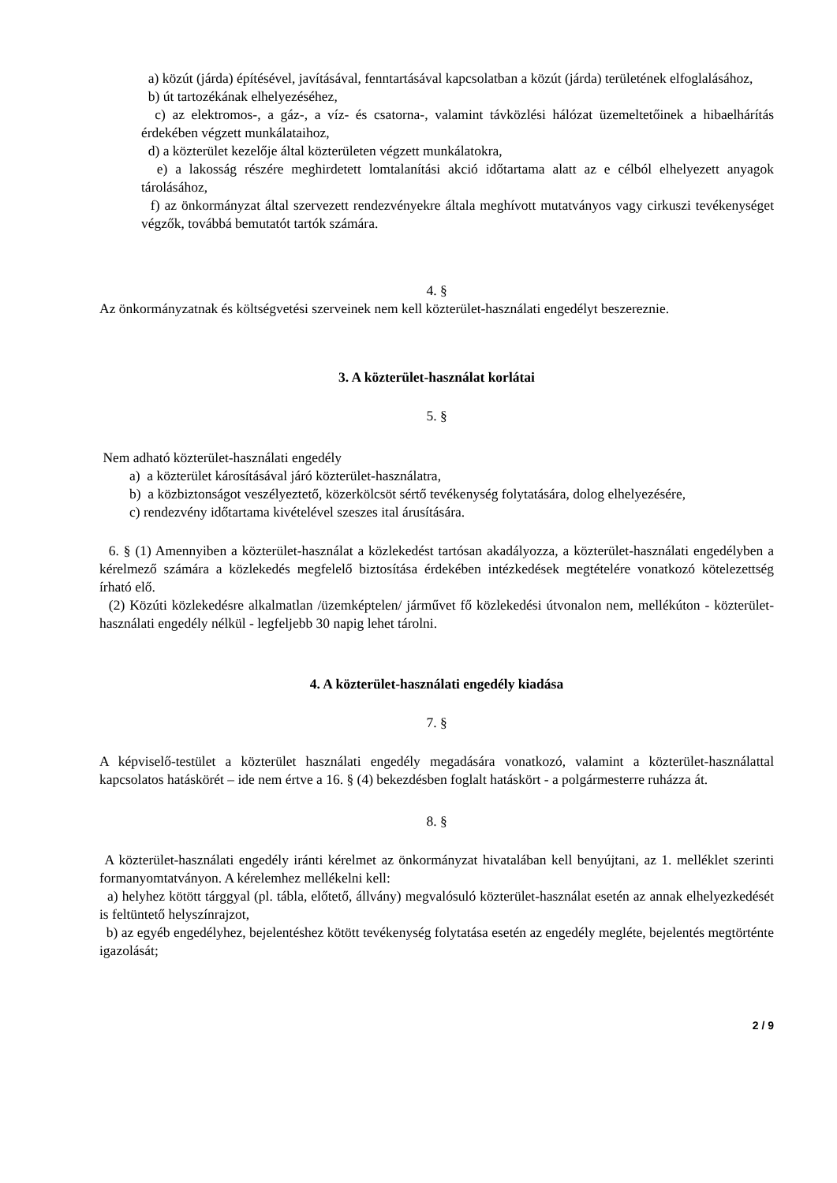a) közút (járda) építésével, javításával, fenntartásával kapcsolatban a közút (járda) területének elfoglalásához,
b) út tartozékának elhelyezéséhez,
c) az elektromos-, a gáz-, a víz- és csatorna-, valamint távközlési hálózat üzemeltetőinek a hibaelhárítás érdekében végzett munkálataihoz,
d) a közterület kezelője által közterületen végzett munkálatokra,
e) a lakosság részére meghirdetett lomtalanítási akció időtartama alatt az e célból elhelyezett anyagok tárolásához,
f) az önkormányzat által szervezett rendezvényekre általa meghívott mutatványos vagy cirkuszi tevékenységet végzők, továbbá bemutatót tartók számára.
4. §
Az önkormányzatnak és költségvetési szerveinek nem kell közterület-használati engedélyt beszereznie.
3. A közterület-használat korlátai
5. §
Nem adható közterület-használati engedély
a) a közterület károsításával járó közterület-használatra,
b) a közbiztonságot veszélyeztető, közerkölcsöt sértő tevékenység folytatására, dolog elhelyezésére,
c) rendezvény időtartama kivételével szeszes ital árusítására.
6. § (1) Amennyiben a közterület-használat a közlekedést tartósan akadályozza, a közterület-használati engedélyben a kérelmező számára a közlekedés megfelelő biztosítása érdekében intézkedések megtételére vonatkozó kötelezettség írható elő.
(2) Közúti közlekedésre alkalmatlan /üzemképtelen/ járművet fő közlekedési útvonalon nem, mellékúton - közterület-használati engedély nélkül - legfeljebb 30 napig lehet tárolni.
4. A közterület-használati engedély kiadása
7. §
A képviselő-testület a közterület használati engedély megadására vonatkozó, valamint a közterület-használattal kapcsolatos hatáskörét – ide nem értve a 16. § (4) bekezdésben foglalt hatáskört - a polgármesterre ruházza át.
8. §
A közterület-használati engedély iránti kérelmet az önkormányzat hivatalában kell benyújtani, az 1. melléklet szerinti formanyomtatványon. A kérelemhez mellékelni kell:
a) helyhez kötött tárggyal (pl. tábla, előtető, állvány) megvalósuló közterület-használat esetén az annak elhelyezkedését is feltüntető helyszínrajzot,
b) az egyéb engedélyhez, bejelentéshez kötött tevékenység folytatása esetén az engedély megléte, bejelentés megtörténte igazolását;
2 / 9